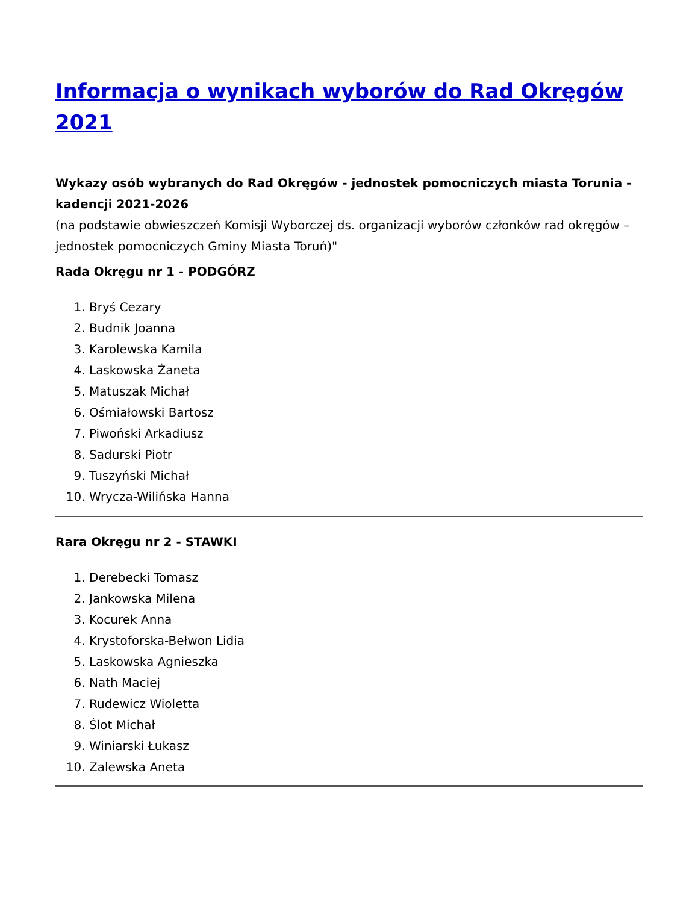Informacja o wynikach wyborów do Rad Okręgów 2021
Wykazy osób wybranych do Rad Okręgów - jednostek pomocniczych miasta Torunia - kadencji 2021-2026
(na podstawie obwieszczeń Komisji Wyborczej ds. organizacji wyborów członków rad okręgów – jednostek pomocniczych Gminy Miasta Toruń)"
Rada Okręgu nr 1 - PODGÓRZ
1. Bryś Cezary
2. Budnik Joanna
3. Karolewska Kamila
4. Laskowska Żaneta
5. Matuszak Michał
6. Ośmiałowski Bartosz
7. Piwoński Arkadiusz
8. Sadurski Piotr
9. Tuszyński Michał
10. Wrycza-Wilińska Hanna
Rara Okręgu nr 2 - STAWKI
1. Derebecki Tomasz
2. Jankowska Milena
3. Kocurek Anna
4. Krystoforska-Bełwon Lidia
5. Laskowska Agnieszka
6. Nath Maciej
7. Rudewicz Wioletta
8. Ślot Michał
9. Winiarski Łukasz
10. Zalewska Aneta